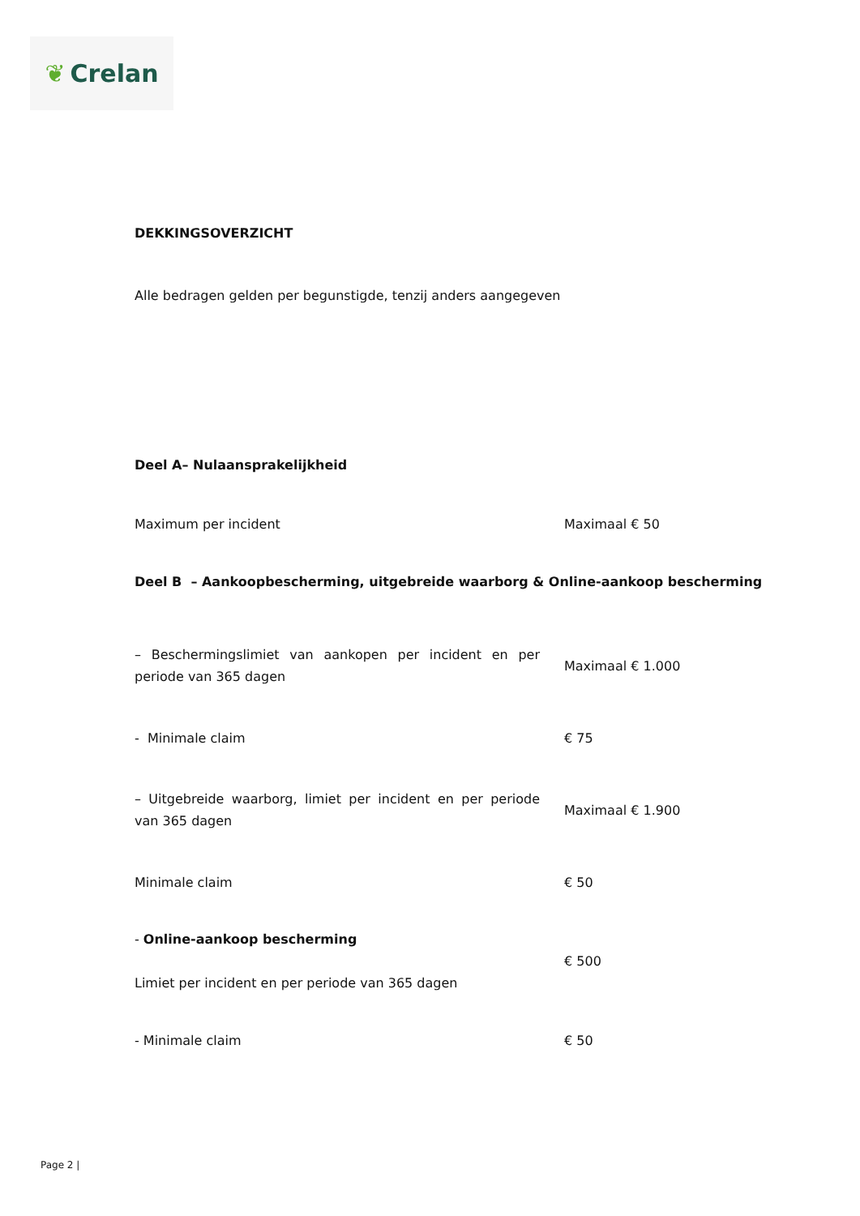❦ Crelan
DEKKINGSOVERZICHT
Alle bedragen gelden per begunstigde, tenzij anders aangegeven
Deel A– Nulaansprakelijkheid
| Maximum per incident | Maximaal € 50 |
Deel B – Aankoopbescherming, uitgebreide waarborg & Online-aankoop bescherming
| – Beschermingslimiet van aankopen per incident en per periode van 365 dagen | Maximaal € 1.000 |
| - Minimale claim | € 75 |
| – Uitgebreide waarborg, limiet per incident en per periode van 365 dagen | Maximaal € 1.900 |
| Minimale claim | € 50 |
| - Online-aankoop bescherming Limiet per incident en per periode van 365 dagen | € 500 |
| - Minimale claim | € 50 |
Page 2 |